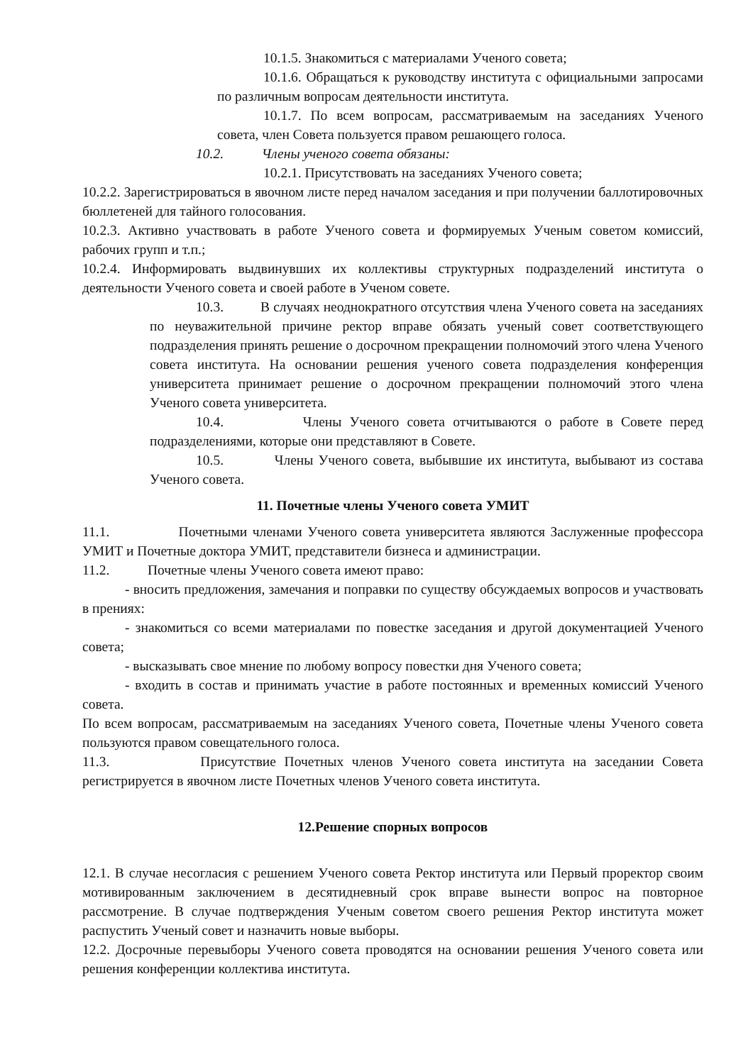10.1.5. Знакомиться с материалами Ученого совета;
10.1.6. Обращаться к руководству института с официальными запросами по различным вопросам деятельности института.
10.1.7. По всем вопросам, рассматриваемым на заседаниях Ученого совета, член Совета пользуется правом решающего голоса.
10.2. Члены ученого совета обязаны:
10.2.1. Присутствовать на заседаниях Ученого совета;
10.2.2. Зарегистрироваться в явочном листе перед началом заседания и при получении баллотировочных бюллетеней для тайного голосования.
10.2.3. Активно участвовать в работе Ученого совета и формируемых Ученым советом комиссий, рабочих групп и т.п.;
10.2.4. Информировать выдвинувших их коллективы структурных подразделений института о деятельности Ученого совета и своей работе в Ученом совете.
10.3. В случаях неоднократного отсутствия члена Ученого совета на заседаниях по неуважительной причине ректор вправе обязать ученый совет соответствующего подразделения принять решение о досрочном прекращении полномочий этого члена Ученого совета института. На основании решения ученого совета подразделения конференция университета принимает решение о досрочном прекращении полномочий этого члена Ученого совета университета.
10.4. Члены Ученого совета отчитываются о работе в Совете перед подразделениями, которые они представляют в Совете.
10.5. Члены Ученого совета, выбывшие их института, выбывают из состава Ученого совета.
11. Почетные члены Ученого совета УМИТ
11.1. Почетными членами Ученого совета университета являются Заслуженные профессора УМИТ и Почетные доктора УМИТ, представители бизнеса и администрации.
11.2. Почетные члены Ученого совета имеют право:
- вносить предложения, замечания и поправки по существу обсуждаемых вопросов и участвовать в прениях:
- знакомиться со всеми материалами по повестке заседания и другой документацией Ученого совета;
- высказывать свое мнение по любому вопросу повестки дня Ученого совета;
- входить в состав и принимать участие в работе постоянных и временных комиссий Ученого совета.
По всем вопросам, рассматриваемым на заседаниях Ученого совета, Почетные члены Ученого совета пользуются правом совещательного голоса.
11.3. Присутствие Почетных членов Ученого совета института на заседании Совета регистрируется в явочном листе Почетных членов Ученого совета института.
12.Решение спорных вопросов
12.1. В случае несогласия с решением Ученого совета Ректор института или Первый проректор своим мотивированным заключением в десятидневный срок вправе вынести вопрос на повторное рассмотрение. В случае подтверждения Ученым советом своего решения Ректор института может распустить Ученый совет и назначить новые выборы.
12.2. Досрочные перевыборы Ученого совета проводятся на основании решения Ученого совета или решения конференции коллектива института.